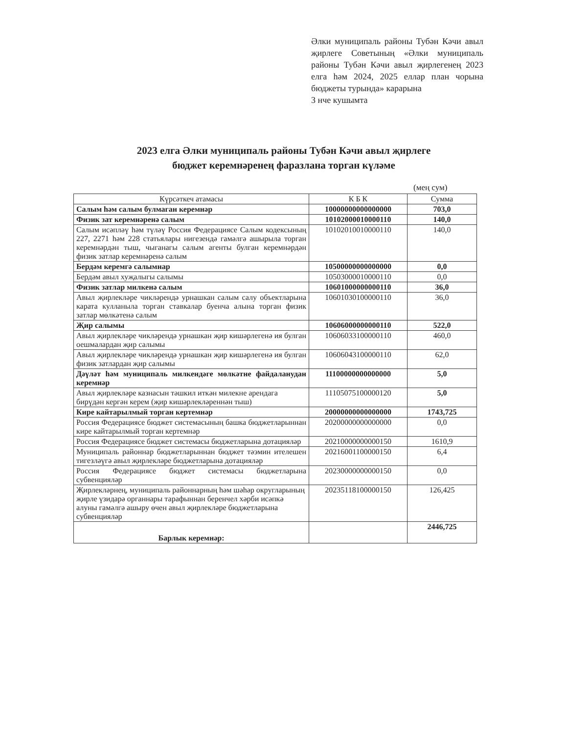Әлки муниципаль районы Тубән Кәчи авыл җирлеге Советының «Әлки муниципаль районы Тубән Кәчи авыл җирлегенең 2023 елга һәм 2024, 2025 еллар план чорына бюджеты турында» карарына
3 нче кушымта
2023 елга Әлки муниципаль районы Тубән Кәчи авыл җирлеге
бюджет керемнәренең фаразлана торган күләме
(мең сум)
| Күрсәткеч атамасы | К Б К | Сумма |
| --- | --- | --- |
| Салым һәм салым булмаган керемнәр | 10000000000000000 | 703,0 |
| Физик зат керемнәренә салым | 10102000010000110 | 140,0 |
| Салым исәпләү һәм түләү Россия Федерациясе Салым кодексының 227, 2271 һәм 228 статьялары нигезендә гамәлгә ашырыла торган керемнәрдән тыш, чыганагы салым агенты булган керемнәрдән физик затлар керемнәренә салым | 10102010010000110 | 140,0 |
| Бердәм керемгә салымнар | 10500000000000000 | 0,0 |
| Бердәм авыл хуҗалыгы салымы | 10503000010000110 | 0,0 |
| Физик затлар милкенә салым | 10601000000000110 | 36,0 |
| Авыл җирлекләре чикләрендә урнашкан салым салу объектларына карата кулланыла торган ставкалар буенча алына торган физик затлар мөлкәтенә салым | 10601030100000110 | 36,0 |
| Җир салымы | 10606000000000110 | 522,0 |
| Авыл җирлекләре чикләрендә урнашкан җир кишәрлегенә ия булган оешмалардан җир салымы | 10606033100000110 | 460,0 |
| Авыл җирлекләре чикләрендә урнашкан җир кишәрлегенә ия булган физик затлардан җир салымы | 10606043100000110 | 62,0 |
| Дәүләт һәм муниципаль милкендәге мөлкәтне файдаланудан керемнәр | 11100000000000000 | 5,0 |
| Авыл җирлекләре казнасын тәшкил иткән милекне арендага бирүдән кергән керем (җир кишәрлекләреннән тыш) | 11105075100000120 | 5,0 |
| Кире кайтарылмый торган кертемнәр | 20000000000000000 | 1743,725 |
| Россия Федерациясе бюджет системасының башка бюджетларыннан кире кайтарылмый торган кертемнәр | 20200000000000000 | 0,0 |
| Россия Федерациясе бюджет системасы бюджетларына дотацияләр | 20210000000000150 | 1610,9 |
| Муниципаль районнар бюджетларыннан бюджет тәэмин ителешен тигезләүгә авыл җирлекләре бюджетларына дотацияләр | 20216001100000150 | 6,4 |
| Россия Федерациясе бюджет системасы бюджетларына субвенцияләр | 20230000000000150 | 0,0 |
| Җирлекләрнең, муниципаль районнарның һәм шәһәр округларының җирле үзидарә органнары тарафыннан беренчел хәрби исәпкә алуны гамәлгә ашыру өчен авыл җирлекләре бюджетларына субвенцияләр | 20235118100000150 | 126,425 |
| Барлык керемнәр: | | 2446,725 |